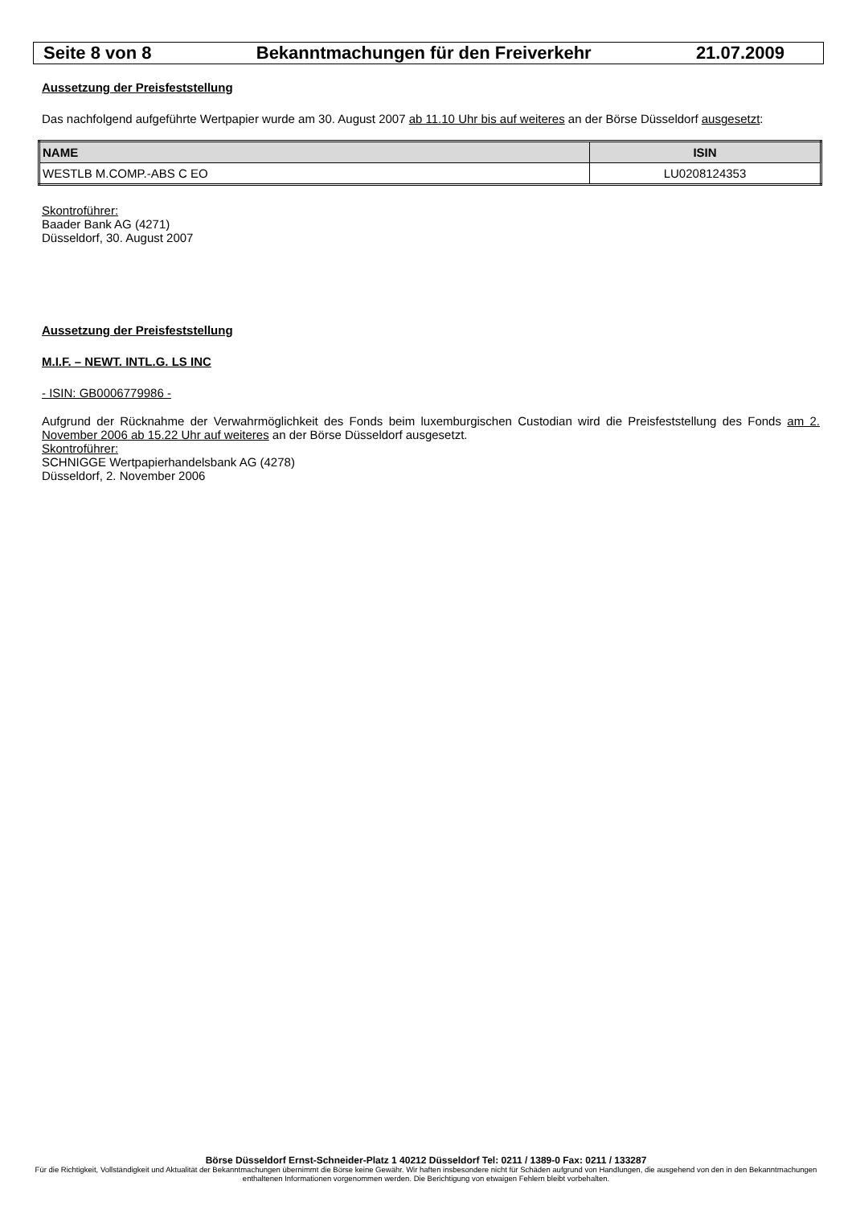Seite 8 von 8 Bekanntmachungen für den Freiverkehr 21.07.2009
Aussetzung der Preisfeststellung
Das nachfolgend aufgeführte Wertpapier wurde am 30. August 2007 ab 11.10 Uhr bis auf weiteres an der Börse Düsseldorf ausgesetzt:
| NAME | ISIN |
| --- | --- |
| WESTLB M.COMP.-ABS C EO | LU0208124353 |
Skontroführer:
Baader Bank AG (4271)
Düsseldorf, 30. August 2007
Aussetzung der Preisfeststellung
M.I.F. – NEWT. INTL.G. LS INC
- ISIN: GB0006779986 -
Aufgrund der Rücknahme der Verwahrmöglichkeit des Fonds beim luxemburgischen Custodian wird die Preisfeststellung des Fonds am 2. November 2006 ab 15.22 Uhr auf weiteres an der Börse Düsseldorf ausgesetzt.
Skontroführer:
SCHNIGGE Wertpapierhandelsbank AG (4278)
Düsseldorf, 2. November 2006
Börse Düsseldorf Ernst-Schneider-Platz 1 40212 Düsseldorf Tel: 0211 / 1389-0 Fax: 0211 / 133287
Für die Richtigkeit, Vollständigkeit und Aktualität der Bekanntmachungen übernimmt die Börse keine Gewähr. Wir haften insbesondere nicht für Schäden aufgrund von Handlungen, die ausgehend von den in den Bekanntmachungen enthaltenen Informationen vorgenommen werden. Die Berichtigung von etwaigen Fehlern bleibt vorbehalten.